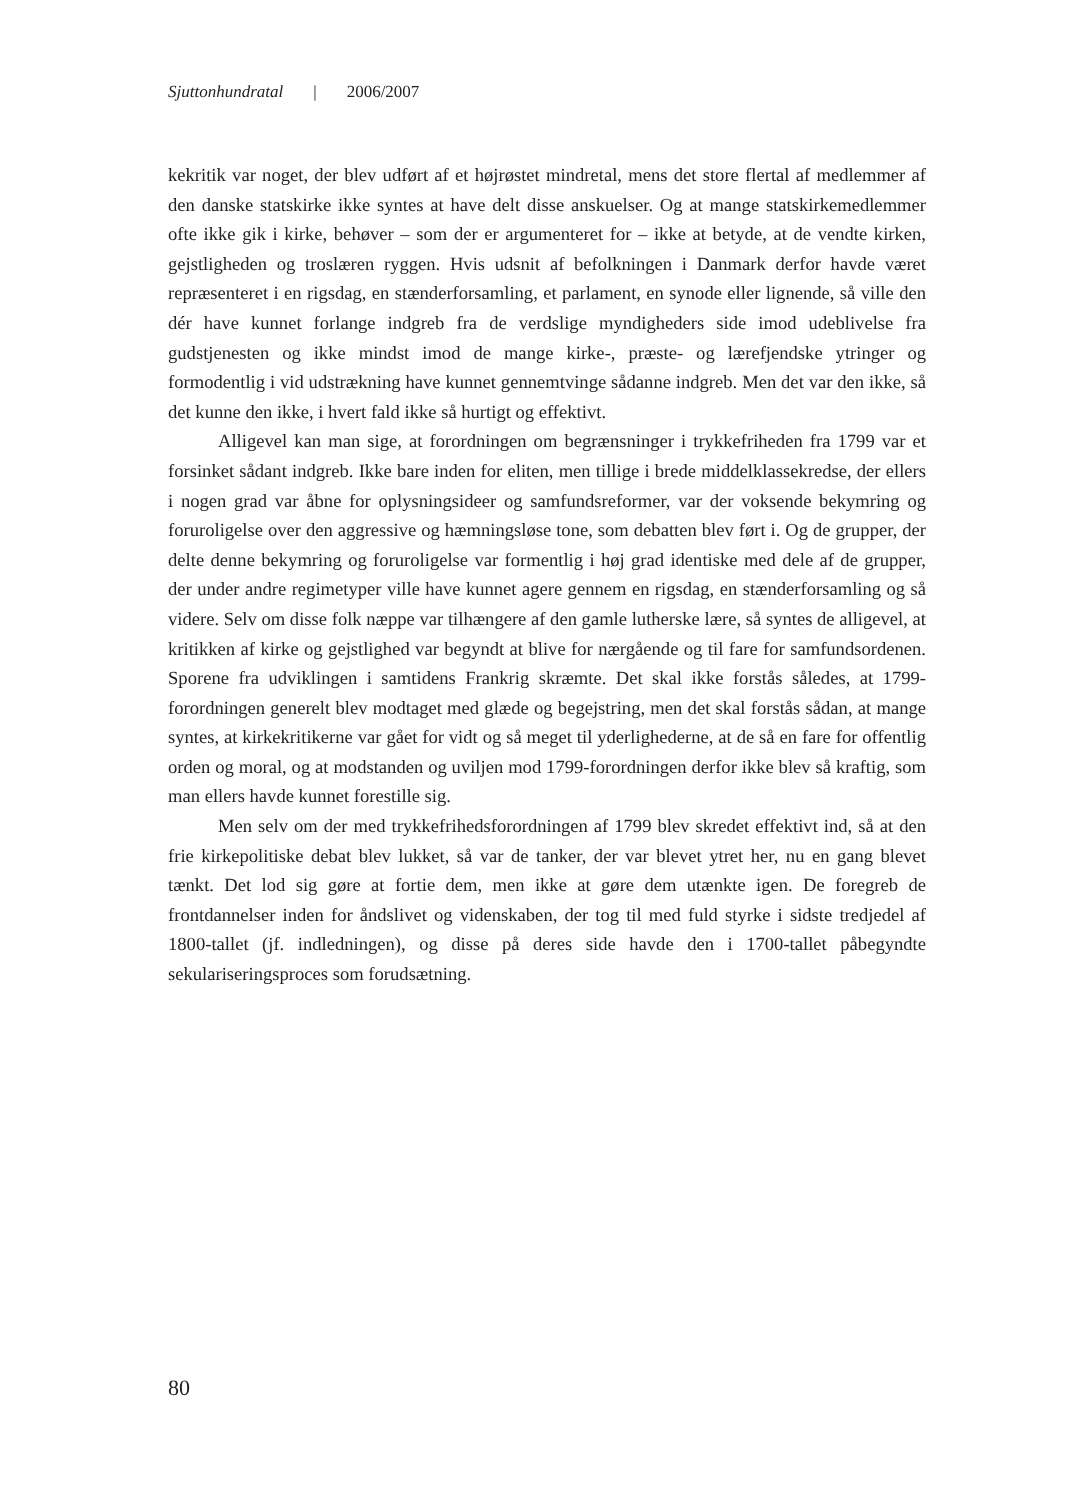Sjuttonhundratal | 2006/2007
kekritik var noget, der blev udført af et højrøstet mindretal, mens det store flertal af medlemmer af den danske statskirke ikke syntes at have delt disse anskuelser. Og at mange statskirkemedlemmer ofte ikke gik i kirke, behøver – som der er argumenteret for – ikke at betyde, at de vendte kirken, gejstligheden og troslæren ryggen. Hvis udsnit af befolkningen i Danmark derfor havde været repræsenteret i en rigsdag, en stænderforsamling, et parlament, en synode eller lignende, så ville den dér have kunnet forlange indgreb fra de verdslige myndigheders side imod udeblivelse fra gudstjenesten og ikke mindst imod de mange kirke-, præste- og lærefjendske ytringer og formodentlig i vid udstrækning have kunnet gennemtvinge sådanne indgreb. Men det var den ikke, så det kunne den ikke, i hvert fald ikke så hurtigt og effektivt.
Alligevel kan man sige, at forordningen om begrænsninger i trykkefriheden fra 1799 var et forsinket sådant indgreb. Ikke bare inden for eliten, men tillige i brede middelklassekredse, der ellers i nogen grad var åbne for oplysningsideer og samfundsreformer, var der voksende bekymring og foruroligelse over den aggressive og hæmningsløse tone, som debatten blev ført i. Og de grupper, der delte denne bekymring og foruroligelse var formentlig i høj grad identiske med dele af de grupper, der under andre regimetyper ville have kunnet agere gennem en rigsdag, en stænderforsamling og så videre. Selv om disse folk næppe var tilhængere af den gamle lutherske lære, så syntes de alligevel, at kritikken af kirke og gejstlighed var begyndt at blive for nærgående og til fare for samfundsordenen. Sporene fra udviklingen i samtidens Frankrig skræmte. Det skal ikke forstås således, at 1799-forordningen generelt blev modtaget med glæde og begejstring, men det skal forstås sådan, at mange syntes, at kirkekritikerne var gået for vidt og så meget til yderlighederne, at de så en fare for offentlig orden og moral, og at modstanden og uviljen mod 1799-forordningen derfor ikke blev så kraftig, som man ellers havde kunnet forestille sig.
Men selv om der med trykkefrihedsforordningen af 1799 blev skredet effektivt ind, så at den frie kirkepolitiske debat blev lukket, så var de tanker, der var blevet ytret her, nu en gang blevet tænkt. Det lod sig gøre at fortie dem, men ikke at gøre dem utænkte igen. De foregreb de frontdannelser inden for åndslivet og videnskaben, der tog til med fuld styrke i sidste tredjedel af 1800-tallet (jf. indledningen), og disse på deres side havde den i 1700-tallet påbegyndte sekulariseringsproces som forudsætning.
80